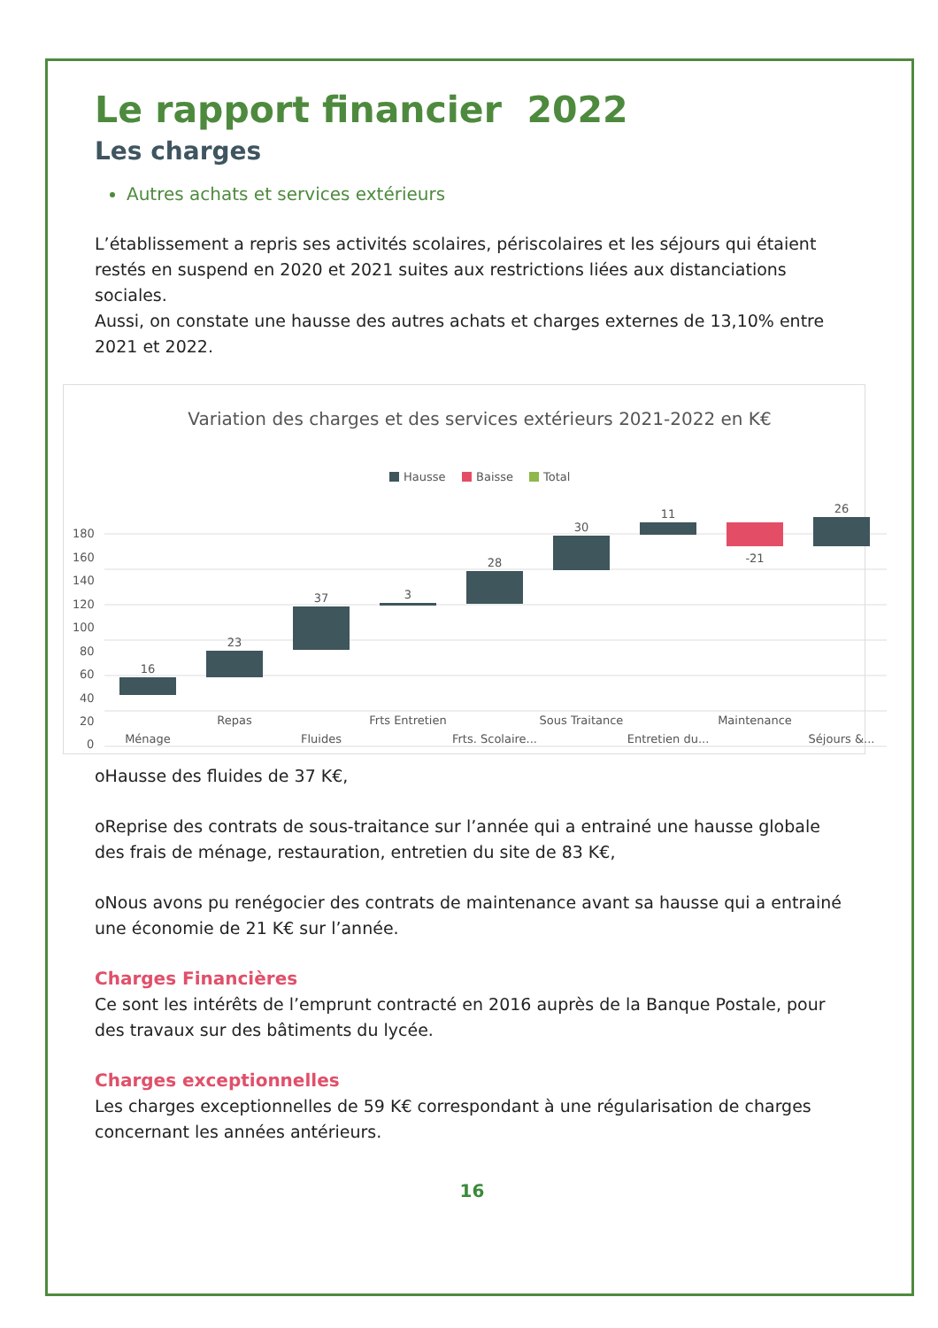Le rapport financier 2022
Les charges
Autres achats et services extérieurs
L’établissement a repris ses activités scolaires, périscolaires et les séjours qui étaient restés en suspend en 2020 et 2021 suites aux restrictions liées aux distanciations sociales.
Aussi, on constate une hausse des autres achats et charges externes de 13,10% entre 2021 et 2022.
Variation des charges et des services extérieurs 2021-2022 en K€
Hausse
Baisse
Total
180
160
140
120
100
80
60
40
20
0
16
23
37
3
28
30
11
-21
26
Repas
Frts Entretien
Sous Traitance
Maintenance
Ménage
Fluides
Frts. Scolaire...
Entretien du...
Séjours &...
oHausse des fluides de 37 K€,
oReprise des contrats de sous-traitance sur l’année qui a entrainé une hausse globale des frais de ménage, restauration, entretien du site de 83 K€,
oNous avons pu renégocier des contrats de maintenance avant sa hausse qui a entrainé une économie de 21 K€ sur l’année.
Charges Financières
Ce sont les intérêts de l’emprunt contracté en 2016 auprès de la Banque Postale, pour des travaux sur des bâtiments du lycée.
Charges exceptionnelles
Les charges exceptionnelles de 59 K€ correspondant à une régularisation de charges concernant les années antérieurs.
16